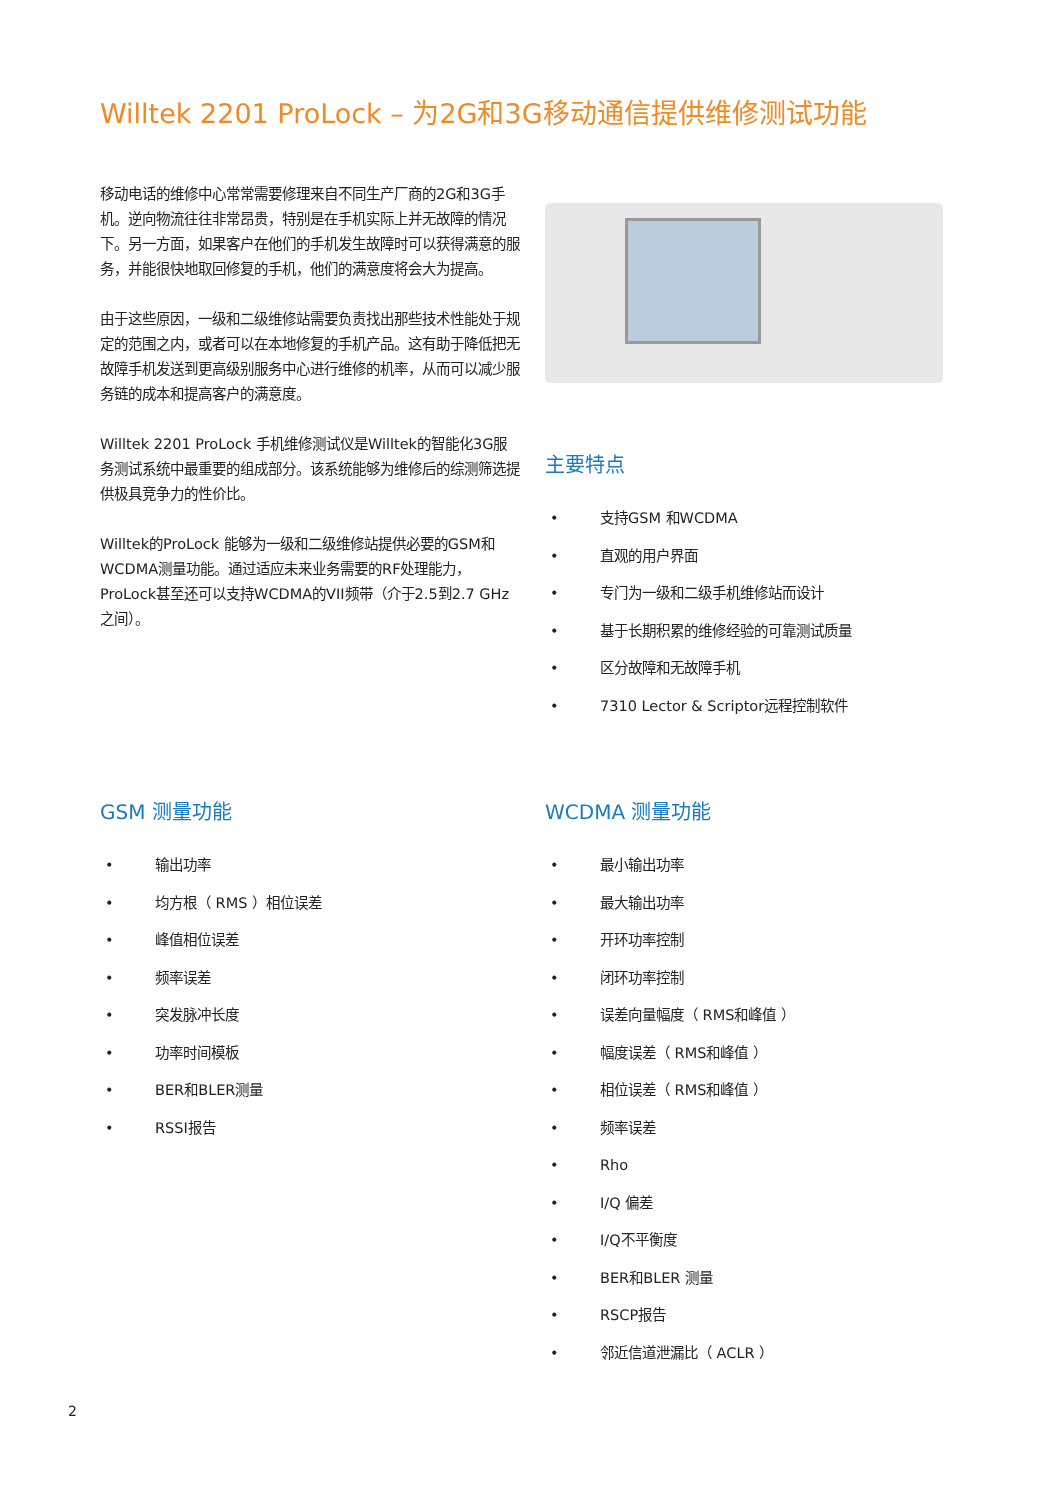Willtek 2201 ProLock – 为2G和3G移动通信提供维修测试功能
移动电话的维修中心常常需要修理来自不同生产厂商的2G和3G手机。逆向物流往往非常昂贵，特别是在手机实际上并无故障的情况下。另一方面，如果客户在他们的手机发生故障时可以获得满意的服务，并能很快地取回修复的手机，他们的满意度将会大为提高。
由于这些原因，一级和二级维修站需要负责找出那些技术性能处于规定的范围之内，或者可以在本地修复的手机产品。这有助于降低把无故障手机发送到更高级别服务中心进行维修的机率，从而可以减少服务链的成本和提高客户的满意度。
Willtek 2201 ProLock 手机维修测试仪是Willtek的智能化3G服务测试系统中最重要的组成部分。该系统能够为维修后的综测筛选提供极具竞争力的性价比。
Willtek的ProLock 能够为一级和二级维修站提供必要的GSM和WCDMA测量功能。通过适应未来业务需要的RF处理能力，ProLock甚至还可以支持WCDMA的VII频带（介于2.5到2.7 GHz之间）。
主要特点
• 支持GSM 和WCDMA
• 直观的用户界面
• 专门为一级和二级手机维修站而设计
• 基于长期积累的维修经验的可靠测试质量
• 区分故障和无故障手机
• 7310 Lector & Scriptor远程控制软件
GSM 测量功能
• 输出功率
• 均方根（ RMS ）相位误差
• 峰值相位误差
• 频率误差
• 突发脉冲长度
• 功率时间模板
• BER和BLER测量
• RSSI报告
WCDMA 测量功能
• 最小输出功率
• 最大输出功率
• 开环功率控制
• 闭环功率控制
• 误差向量幅度（ RMS和峰值 ）
• 幅度误差（ RMS和峰值 ）
• 相位误差（ RMS和峰值 ）
• 频率误差
• Rho
• I/Q 偏差
• I/Q不平衡度
• BER和BLER 测量
• RSCP报告
• 邻近信道泄漏比（ ACLR ）
2